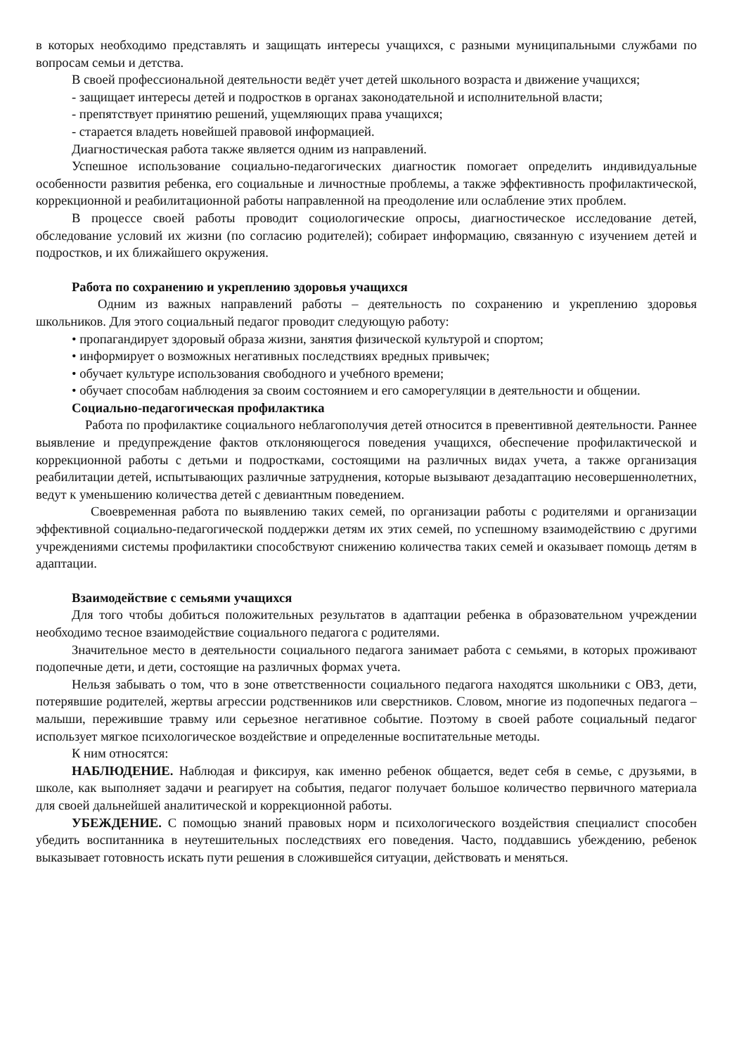в которых необходимо представлять и защищать интересы учащихся, с разными муниципальными службами по вопросам семьи и детства.
В своей профессиональной деятельности ведёт учет детей школьного возраста и движение учащихся;
- защищает интересы детей и подростков в органах законодательной и исполнительной власти;
- препятствует принятию решений, ущемляющих права учащихся;
- старается владеть новейшей правовой информацией.
Диагностическая работа также является одним из направлений.
Успешное использование социально-педагогических диагностик помогает определить индивидуальные особенности развития ребенка, его социальные и личностные проблемы, а также эффективность профилактической, коррекционной и реабилитационной работы направленной на преодоление или ослабление этих проблем.
В процессе своей работы проводит социологические опросы, диагностическое исследование детей, обследование условий их жизни (по согласию родителей); собирает информацию, связанную с изучением детей и подростков, и их ближайшего окружения.
Работа по сохранению и укреплению здоровья учащихся
Одним из важных направлений работы – деятельность по сохранению и укреплению здоровья школьников. Для этого социальный педагог проводит следующую работу:
• пропагандирует здоровый образа жизни, занятия физической культурой и спортом;
• информирует о возможных негативных последствиях вредных привычек;
• обучает культуре использования свободного и учебного времени;
• обучает способам наблюдения за своим состоянием и его саморегуляции в деятельности и общении.
Социально-педагогическая профилактика
Работа по профилактике социального неблагополучия детей относится в превентивной деятельности. Раннее выявление и предупреждение фактов отклоняющегося поведения учащихся, обеспечение профилактической и коррекционной работы с детьми и подростками, состоящими на различных видах учета, а также организация реабилитации детей, испытывающих различные затруднения, которые вызывают дезадаптацию несовершеннолетних, ведут к уменьшению количества детей с девиантным поведением.
Своевременная работа по выявлению таких семей, по организации работы с родителями и организации эффективной социально-педагогической поддержки детям их этих семей, по успешному взаимодействию с другими учреждениями системы профилактики способствуют снижению количества таких семей и оказывает помощь детям в адаптации.
Взаимодействие с семьями учащихся
Для того чтобы добиться положительных результатов в адаптации ребенка в образовательном учреждении необходимо тесное взаимодействие социального педагога с родителями.
Значительное место в деятельности социального педагога занимает работа с семьями, в которых проживают подопечные дети, и дети, состоящие на различных формах учета.
Нельзя забывать о том, что в зоне ответственности социального педагога находятся школьники с ОВЗ, дети, потерявшие родителей, жертвы агрессии родственников или сверстников. Словом, многие из подопечных педагога – малыши, пережившие травму или серьезное негативное событие. Поэтому в своей работе социальный педагог использует мягкое психологическое воздействие и определенные воспитательные методы.
К ним относятся:
НАБЛЮДЕНИЕ. Наблюдая и фиксируя, как именно ребенок общается, ведет себя в семье, с друзьями, в школе, как выполняет задачи и реагирует на события, педагог получает большое количество первичного материала для своей дальнейшей аналитической и коррекционной работы.
УБЕЖДЕНИЕ. С помощью знаний правовых норм и психологического воздействия специалист способен убедить воспитанника в неутешительных последствиях его поведения. Часто, поддавшись убеждению, ребенок выказывает готовность искать пути решения в сложившейся ситуации, действовать и меняться.